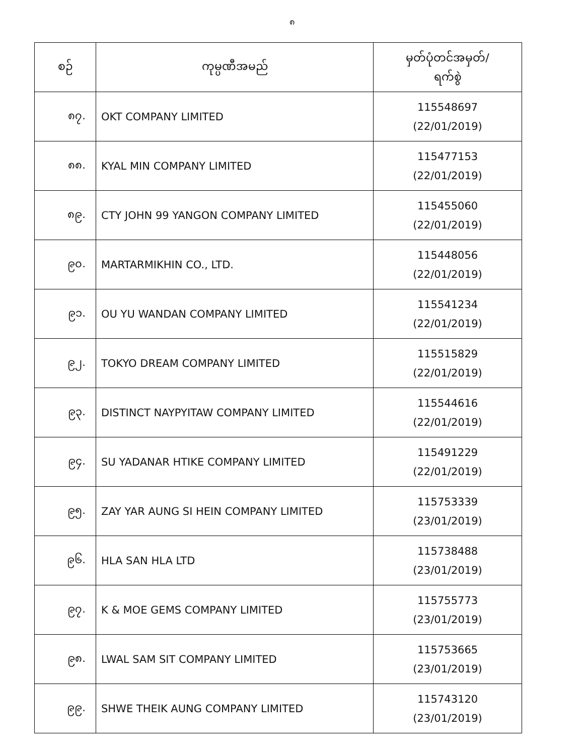၈
| စဉ် | ကုမ္ပဏီအမည် | မှတ်ပုံတင်အမှတ်/ ရက်စွဲ |
| --- | --- | --- |
| ၈၇. | OKT COMPANY LIMITED | 115548697 (22/01/2019) |
| ၈၈. | KYAL MIN COMPANY LIMITED | 115477153 (22/01/2019) |
| ၈၉. | CTY JOHN 99 YANGON COMPANY LIMITED | 115455060 (22/01/2019) |
| ၉၀. | MARTARMIKHIN CO., LTD. | 115448056 (22/01/2019) |
| ၉၁. | OU YU WANDAN COMPANY LIMITED | 115541234 (22/01/2019) |
| ၉၂. | TOKYO DREAM COMPANY LIMITED | 115515829 (22/01/2019) |
| ၉၃. | DISTINCT NAYPYITAW COMPANY LIMITED | 115544616 (22/01/2019) |
| ၉၄. | SU YADANAR HTIKE COMPANY LIMITED | 115491229 (22/01/2019) |
| ၉၅. | ZAY YAR AUNG SI HEIN COMPANY LIMITED | 115753339 (23/01/2019) |
| ၉၆. | HLA SAN HLA LTD | 115738488 (23/01/2019) |
| ၉၇. | K & MOE GEMS COMPANY LIMITED | 115755773 (23/01/2019) |
| ၉၈. | LWAL SAM SIT COMPANY LIMITED | 115753665 (23/01/2019) |
| ၉၉. | SHWE THEIK AUNG COMPANY LIMITED | 115743120 (23/01/2019) |